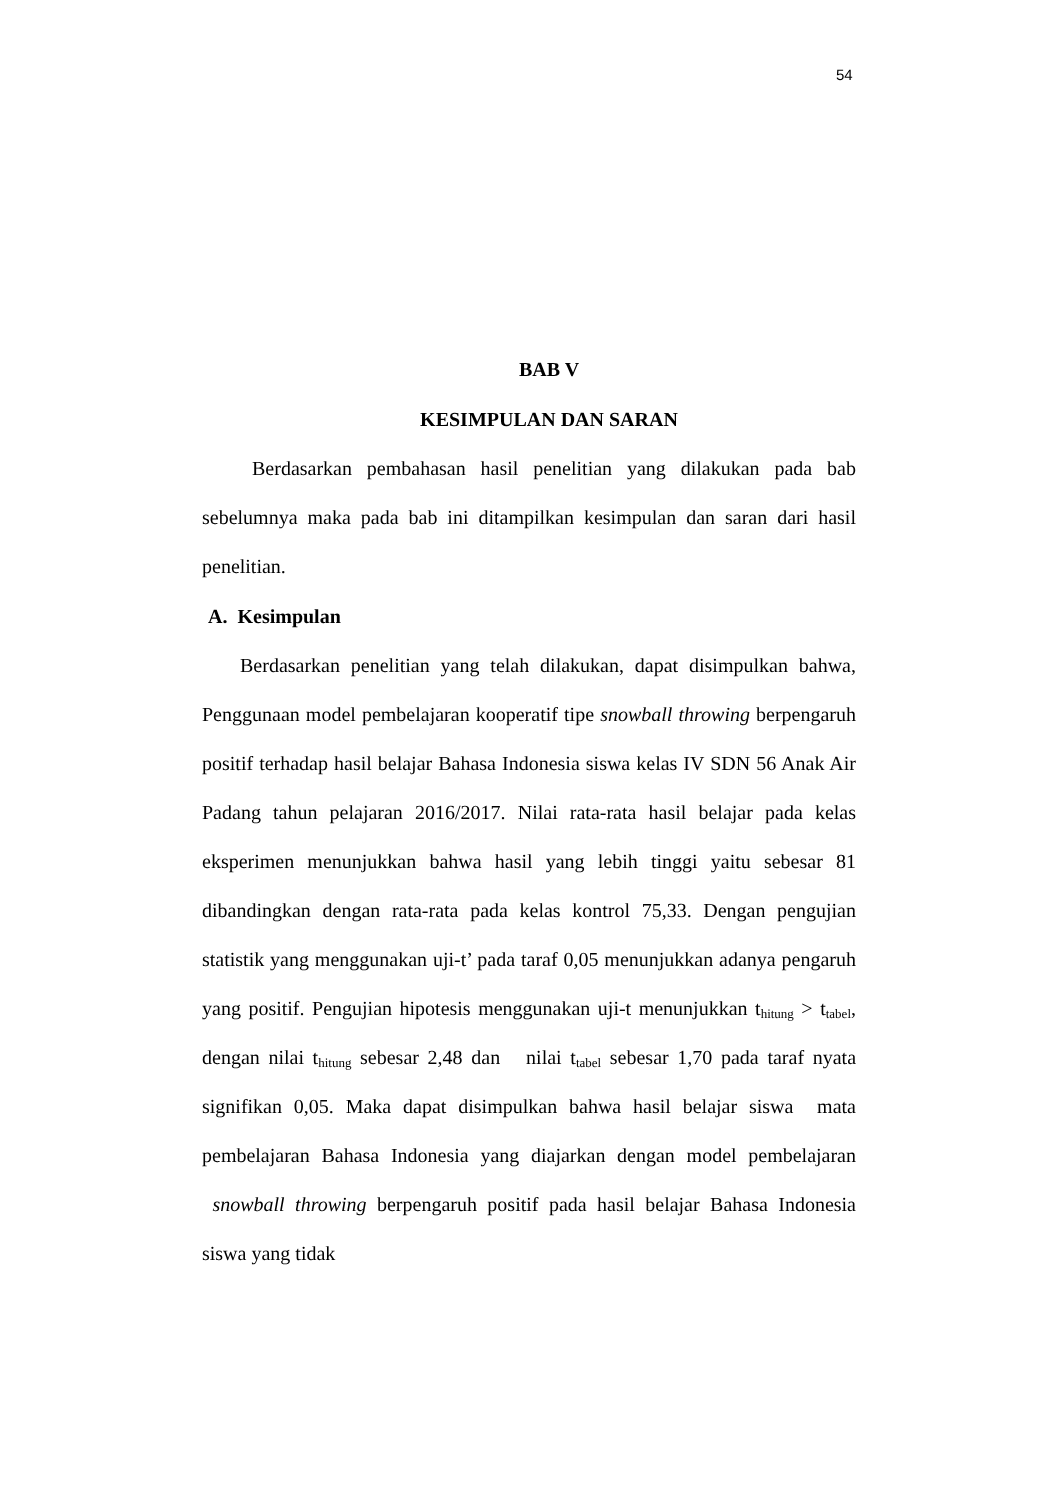54
BAB V
KESIMPULAN DAN SARAN
Berdasarkan pembahasan hasil penelitian yang dilakukan pada bab sebelumnya maka pada bab ini ditampilkan kesimpulan dan saran dari hasil penelitian.
A. Kesimpulan
Berdasarkan penelitian yang telah dilakukan, dapat disimpulkan bahwa, Penggunaan model pembelajaran kooperatif tipe snowball throwing berpengaruh positif terhadap hasil belajar Bahasa Indonesia siswa kelas IV SDN 56 Anak Air Padang tahun pelajaran 2016/2017. Nilai rata-rata hasil belajar pada kelas eksperimen menunjukkan bahwa hasil yang lebih tinggi yaitu sebesar 81 dibandingkan dengan rata-rata pada kelas kontrol 75,33. Dengan pengujian statistik yang menggunakan uji-t’ pada taraf 0,05 menunjukkan adanya pengaruh yang positif. Pengujian hipotesis menggunakan uji-t menunjukkan t<sub>hitung</sub> > t<sub>tabel</sub>, dengan nilai t<sub>hitung</sub> sebesar 2,48 dan nilai t<sub>tabel</sub> sebesar 1,70 pada taraf nyata signifikan 0,05. Maka dapat disimpulkan bahwa hasil belajar siswa mata pembelajaran Bahasa Indonesia yang diajarkan dengan model pembelajaran snowball throwing berpengaruh positif pada hasil belajar Bahasa Indonesia siswa yang tidak